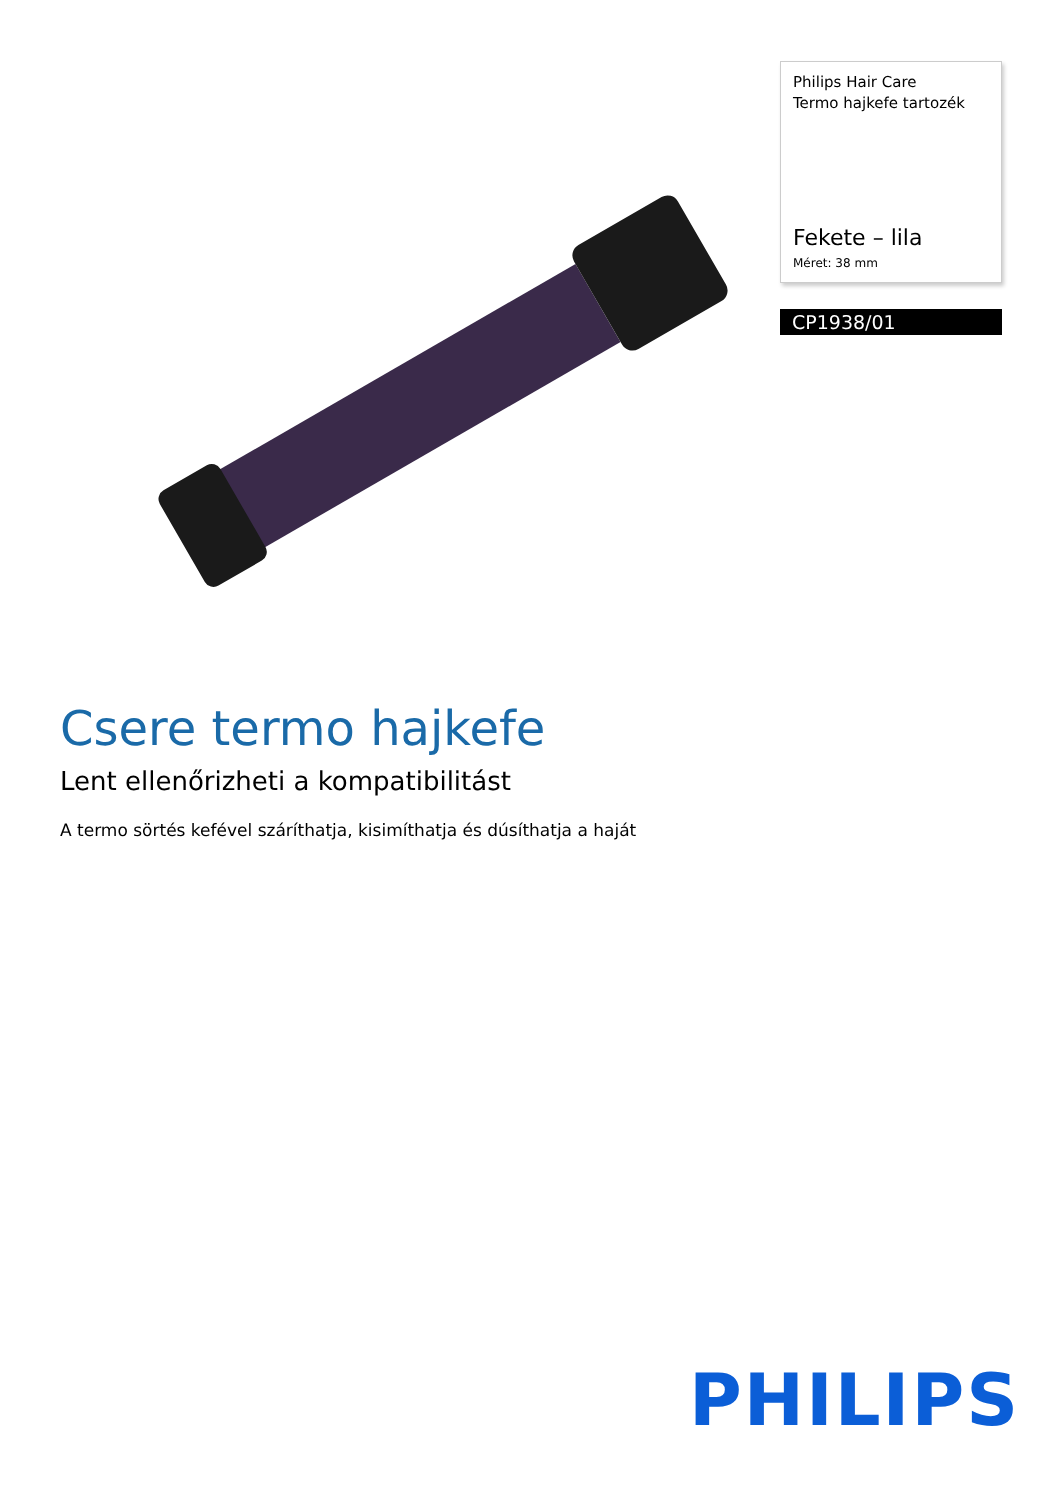Philips Hair Care
Termo hajkefe tartozék
Fekete – lila
Méret: 38 mm
CP1938/01
Csere termo hajkefe
Lent ellenőrizheti a kompatibilitást
A termo sörtés kefével száríthatja, kisimíthatja és dúsíthatja a haját
PHILIPS